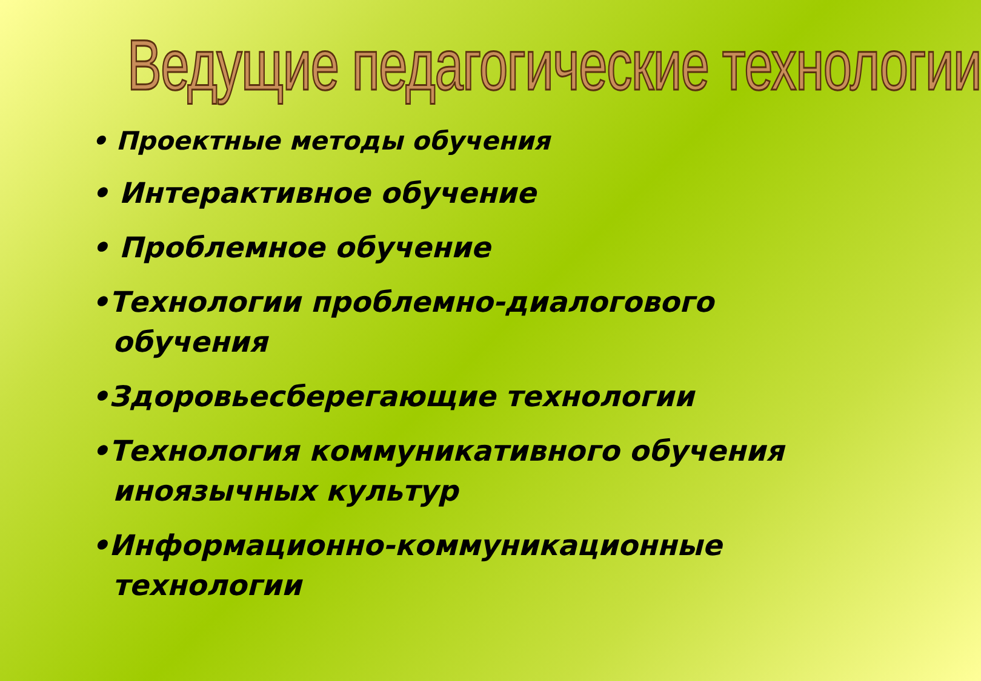Ведущие педагогические технологии
• Проектные методы обучения
• Интерактивное обучение
• Проблемное обучение
•Технологии проблемно-диалогового обучения
•Здоровьесберегающие технологии
•Технология коммуникативного обучения иноязычных культур
•Информационно-коммуникационные технологии